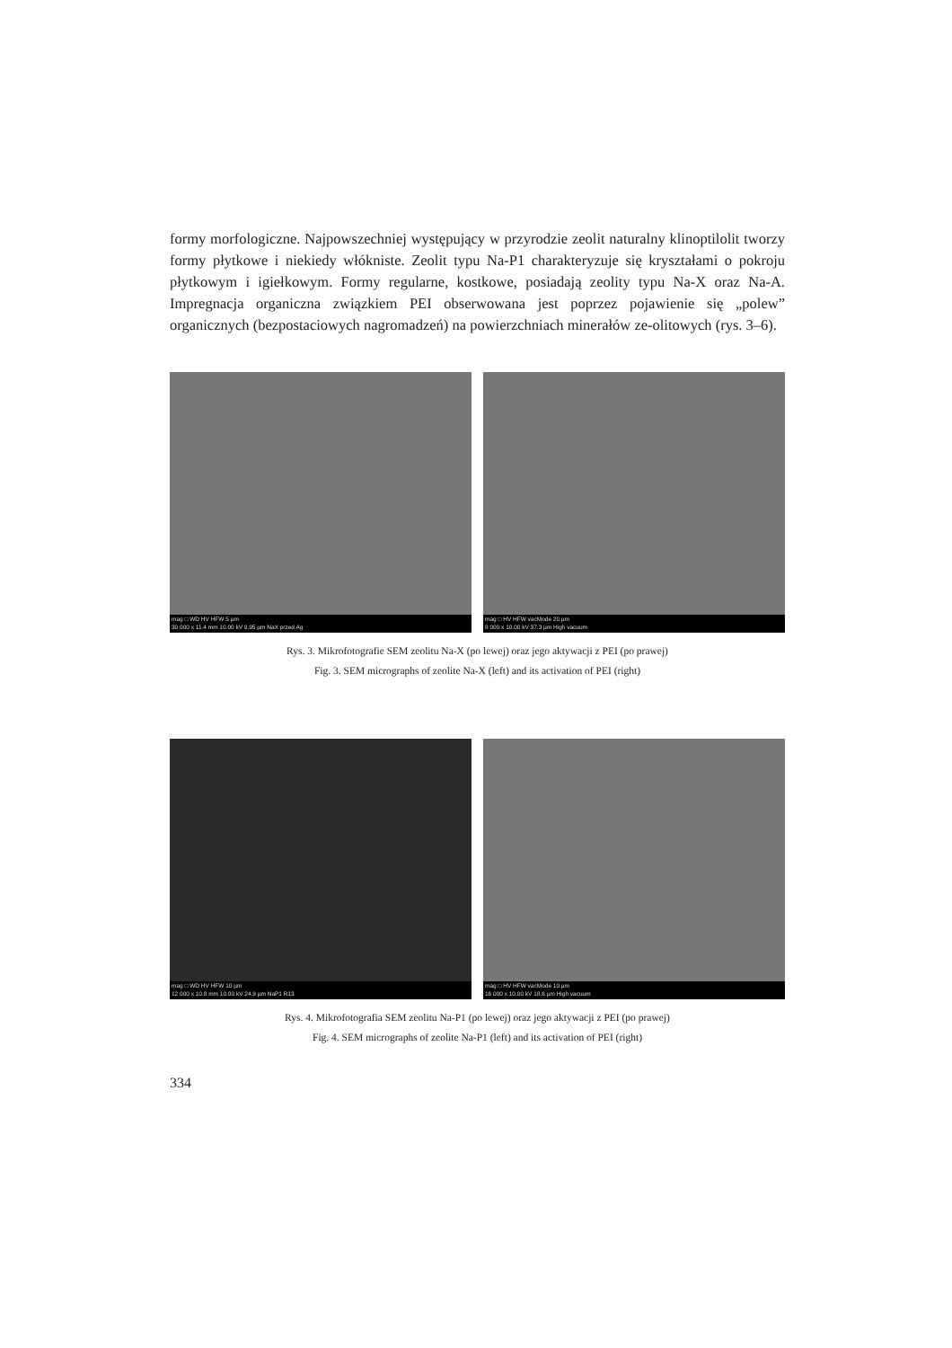formy morfologiczne. Najpowszechniej występujący w przyrodzie zeolit naturalny klinoptilolit tworzy formy płytkowe i niekiedy włókniste. Zeolit typu Na-P1 charakteryzuje się kryształami o pokroju płytkowym i igiełkowym. Formy regularne, kostkowe, posiadają zeolity typu Na-X oraz Na-A. Impregnacja organiczna związkiem PEI obserwowana jest poprzez pojawienie się „polew” organicznych (bezpostaciowych nagromadzeń) na powierzchniach minerałów ze-olitowych (rys. 3–6).
mag □ WD HV HFW 5 µm
30 000 x 11.4 mm 10.00 kV 9.95 µm NaX przed Ag
mag □ HV HFW vacMode 20 µm
8 000 x 10.00 kV 37.3 µm High vacuum
Rys. 3. Mikrofotografie SEM zeolitu Na-X (po lewej) oraz jego aktywacji z PEI (po prawej)
Fig. 3. SEM micrographs of zeolite Na-X (left) and its activation of PEI (right)
mag □ WD HV HFW 10 µm
12 000 x 10.8 mm 10.00 kV 24.9 µm NaP1 R13
mag □ HV HFW vacMode 10 µm
16 000 x 10.00 kV 18.6 µm High vacuum
Rys. 4. Mikrofotografia SEM zeolitu Na-P1 (po lewej) oraz jego aktywacji z PEI (po prawej)
Fig. 4. SEM micrographs of zeolite Na-P1 (left) and its activation of PEI (right)
334